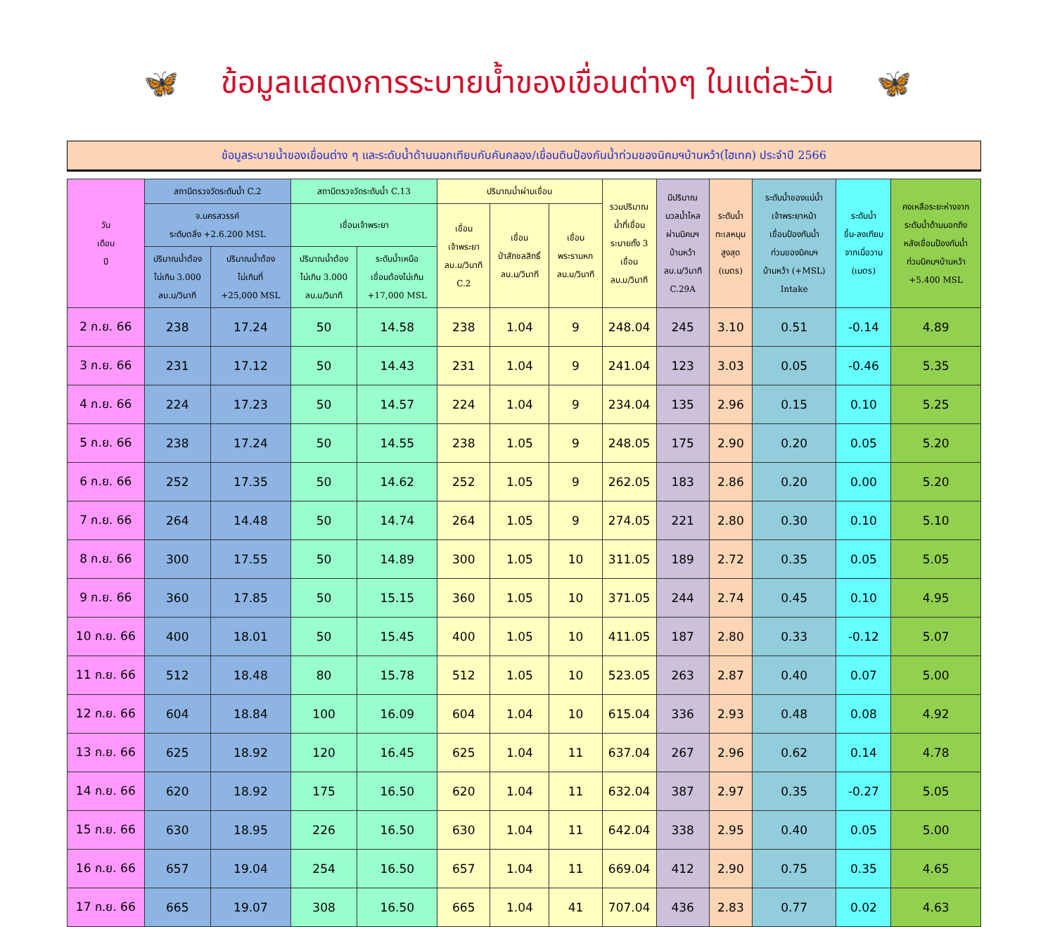🦋 ข้อมูลแสดงการระบายน้ำของเขื่อนต่างๆ ในแต่ละวัน 🦋
ข้อมูลระบายน้ำของเขื่อนต่าง ๆ และระดับน้ำด้านนอกเทียบกับคันคลอง/เขื่อนดินป้องกันน้ำท่วมของนิคมฯบ้านหว้า(ไฮเทค) ประจำปี 2566
| วัน เดือน ปี | สถานีตรวจวัดระดับน้ำ C.2 | | สถานีตรวจวัดระดับน้ำ C.13 | | ปริมาณน้ำผ่านเขื่อน | | | รวมปริมาณ น้ำที่เขื่อน ระบายทั้ง 3 เขื่อน ลบ.ม/วินาที | มีปริมาณ มวลน้ำไหล ผ่านนิคมฯ บ้านหว้า ลบ.ม/วินาที C.29A | ระดับน้ำ ทะเลหนุน สูงสุด (เมตร) | ระดับน้ำของแม่น้ำ เจ้าพระยาหน้า เขื่อนป้องกันน้ำ ท่วมของนิคมฯ บ้านหว้า (+MSL) Intake | ระดับน้ำ ขึ้น-ลงเทียบ จากเมื่อวาน (เมตร) | คงเหลือระยะห่างจาก ระดับน้ำด้านนอกถึง หลังเขื่อนป้องกันน้ำ ท่วมนิคมฯบ้านหว้า +5.400 MSL |
| --- | --- | --- | --- | --- | --- | --- | --- | --- | --- | --- | --- | --- | --- |
| | จ.นครสวรรค์ ระดับตลิ่ง +2.6.200 MSL | | เขื่อนเจ้าพระยา | | เขื่อน เจ้าพระยา ลบ.ม/วินาที C.2 | เขื่อน ป่าสักชลสิทธิ์ ลบ.ม/วินาที | เขื่อน พระรามหก ลบ.ม/วินาที | | | | | | |
| | ปริมาณน้ำต้อง ไม่เกิน 3.000 ลบ.ม/วินาที | ปริมาณน้ำต้อง ไม่เกินที่ +25,000 MSL | ปริมาณน้ำต้อง ไม่เกิน 3.000 ลบ.ม/วินาที | ระดับน้ำเหนือ เขื่อนต้องไม่เกิน +17,000 MSL | | | | | | | | | |
| 2 ก.ย. 66 | 238 | 17.24 | 50 | 14.58 | 238 | 1.04 | 9 | 248.04 | 245 | 3.10 | 0.51 | -0.14 | 4.89 |
| 3 ก.ย. 66 | 231 | 17.12 | 50 | 14.43 | 231 | 1.04 | 9 | 241.04 | 123 | 3.03 | 0.05 | -0.46 | 5.35 |
| 4 ก.ย. 66 | 224 | 17.23 | 50 | 14.57 | 224 | 1.04 | 9 | 234.04 | 135 | 2.96 | 0.15 | 0.10 | 5.25 |
| 5 ก.ย. 66 | 238 | 17.24 | 50 | 14.55 | 238 | 1.05 | 9 | 248.05 | 175 | 2.90 | 0.20 | 0.05 | 5.20 |
| 6 ก.ย. 66 | 252 | 17.35 | 50 | 14.62 | 252 | 1.05 | 9 | 262.05 | 183 | 2.86 | 0.20 | 0.00 | 5.20 |
| 7 ก.ย. 66 | 264 | 14.48 | 50 | 14.74 | 264 | 1.05 | 9 | 274.05 | 221 | 2.80 | 0.30 | 0.10 | 5.10 |
| 8 ก.ย. 66 | 300 | 17.55 | 50 | 14.89 | 300 | 1.05 | 10 | 311.05 | 189 | 2.72 | 0.35 | 0.05 | 5.05 |
| 9 ก.ย. 66 | 360 | 17.85 | 50 | 15.15 | 360 | 1.05 | 10 | 371.05 | 244 | 2.74 | 0.45 | 0.10 | 4.95 |
| 10 ก.ย. 66 | 400 | 18.01 | 50 | 15.45 | 400 | 1.05 | 10 | 411.05 | 187 | 2.80 | 0.33 | -0.12 | 5.07 |
| 11 ก.ย. 66 | 512 | 18.48 | 80 | 15.78 | 512 | 1.05 | 10 | 523.05 | 263 | 2.87 | 0.40 | 0.07 | 5.00 |
| 12 ก.ย. 66 | 604 | 18.84 | 100 | 16.09 | 604 | 1.04 | 10 | 615.04 | 336 | 2.93 | 0.48 | 0.08 | 4.92 |
| 13 ก.ย. 66 | 625 | 18.92 | 120 | 16.45 | 625 | 1.04 | 11 | 637.04 | 267 | 2.96 | 0.62 | 0.14 | 4.78 |
| 14 ก.ย. 66 | 620 | 18.92 | 175 | 16.50 | 620 | 1.04 | 11 | 632.04 | 387 | 2.97 | 0.35 | -0.27 | 5.05 |
| 15 ก.ย. 66 | 630 | 18.95 | 226 | 16.50 | 630 | 1.04 | 11 | 642.04 | 338 | 2.95 | 0.40 | 0.05 | 5.00 |
| 16 ก.ย. 66 | 657 | 19.04 | 254 | 16.50 | 657 | 1.04 | 11 | 669.04 | 412 | 2.90 | 0.75 | 0.35 | 4.65 |
| 17 ก.ย. 66 | 665 | 19.07 | 308 | 16.50 | 665 | 1.04 | 41 | 707.04 | 436 | 2.83 | 0.77 | 0.02 | 4.63 |